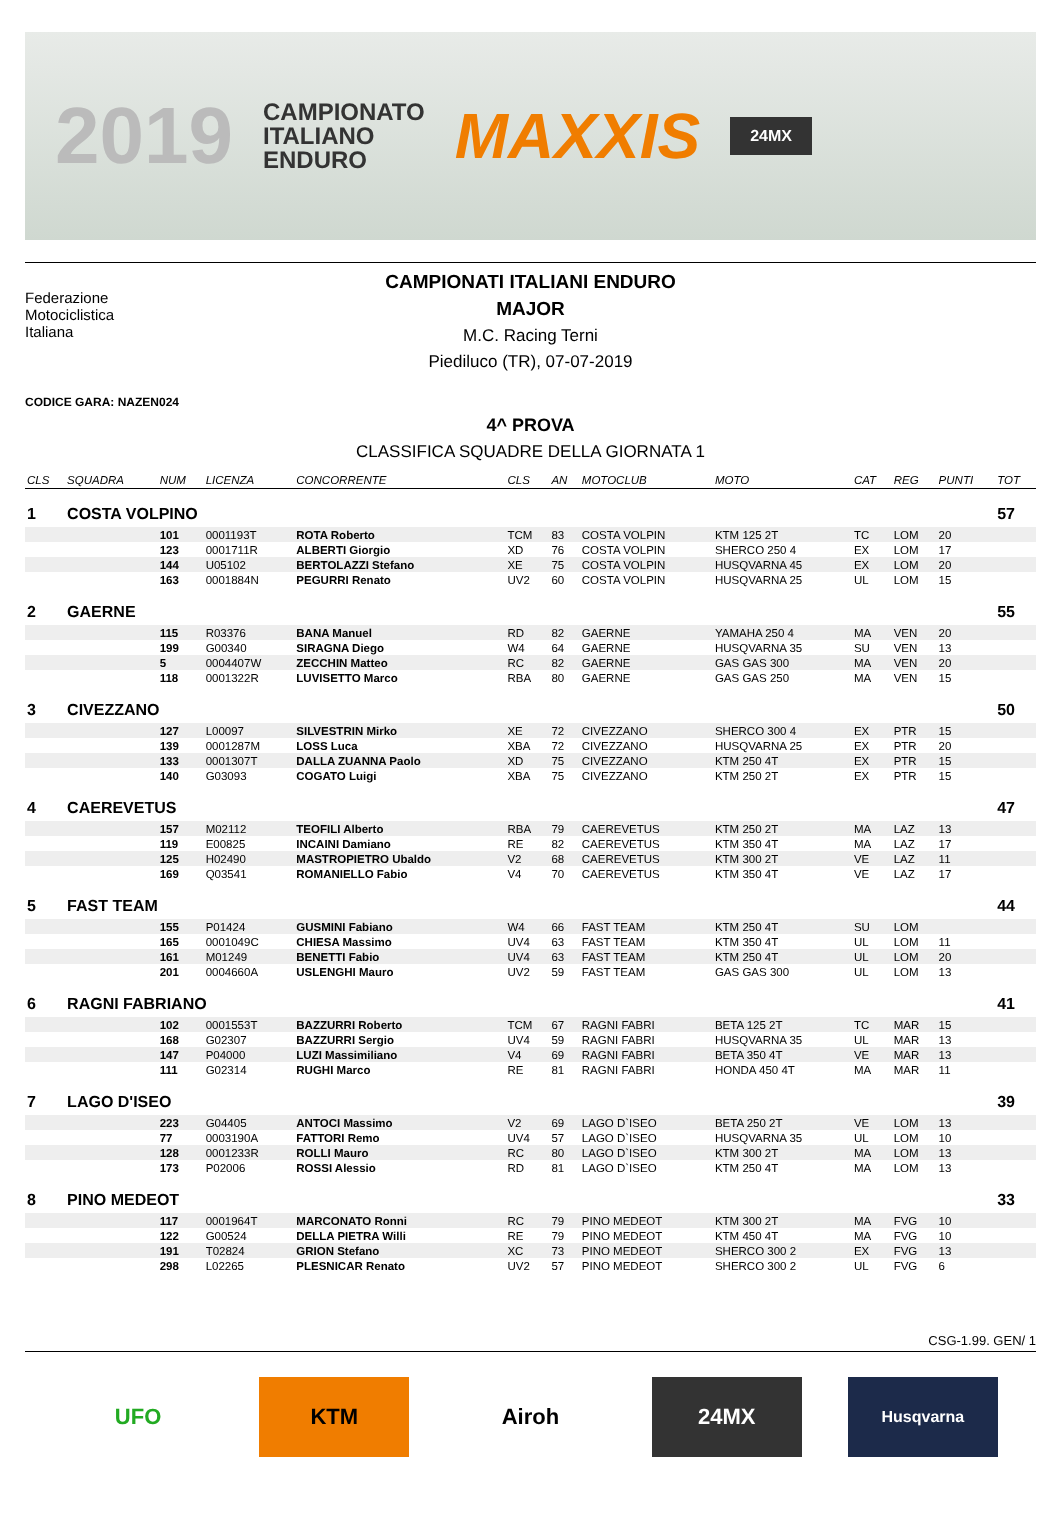2019
CAMPIONATO
ITALIANO
ENDURO
MAXXIS
24MX
Federazione
Motociclistica
Italiana
CAMPIONATI ITALIANI ENDURO
MAJOR
M.C. Racing Terni
Piediluco (TR), 07-07-2019
CODICE GARA: NAZEN024
4^ PROVA
CLASSIFICA SQUADRE DELLA GIORNATA 1
| CLS | SQUADRA | NUM | LICENZA | CONCORRENTE | CLS | AN | MOTOCLUB | MOTO | CAT | REG | PUNTI | TOT |
| --- | --- | --- | --- | --- | --- | --- | --- | --- | --- | --- | --- | --- |
| 1 | COSTA VOLPINO | | | | | | | | | | | 57 |
| | | 101 | 0001193T | ROTA Roberto | TCM | 83 | COSTA VOLPIN | KTM 125 2T | TC | LOM | 20 | |
| | | 123 | 0001711R | ALBERTI Giorgio | XD | 76 | COSTA VOLPIN | SHERCO 250 4 | EX | LOM | 17 | |
| | | 144 | U05102 | BERTOLAZZI Stefano | XE | 75 | COSTA VOLPIN | HUSQVARNA 45 | EX | LOM | 20 | |
| | | 163 | 0001884N | PEGURRI Renato | UV2 | 60 | COSTA VOLPIN | HUSQVARNA 25 | UL | LOM | 15 | |
| 2 | GAERNE | | | | | | | | | | | 55 |
| | | 115 | R03376 | BANA Manuel | RD | 82 | GAERNE | YAMAHA 250 4 | MA | VEN | 20 | |
| | | 199 | G00340 | SIRAGNA Diego | W4 | 64 | GAERNE | HUSQVARNA 35 | SU | VEN | 13 | |
| | | 5 | 0004407W | ZECCHIN Matteo | RC | 82 | GAERNE | GAS GAS 300 | MA | VEN | 20 | |
| | | 118 | 0001322R | LUVISETTO Marco | RBA | 80 | GAERNE | GAS GAS 250 | MA | VEN | 15 | |
| 3 | CIVEZZANO | | | | | | | | | | | 50 |
| | | 127 | L00097 | SILVESTRIN Mirko | XE | 72 | CIVEZZANO | SHERCO 300 4 | EX | PTR | 15 | |
| | | 139 | 0001287M | LOSS Luca | XBA | 72 | CIVEZZANO | HUSQVARNA 25 | EX | PTR | 20 | |
| | | 133 | 0001307T | DALLA ZUANNA Paolo | XD | 75 | CIVEZZANO | KTM 250 4T | EX | PTR | 15 | |
| | | 140 | G03093 | COGATO Luigi | XBA | 75 | CIVEZZANO | KTM 250 2T | EX | PTR | 15 | |
| 4 | CAEREVETUS | | | | | | | | | | | 47 |
| | | 157 | M02112 | TEOFILI Alberto | RBA | 79 | CAEREVETUS | KTM 250 2T | MA | LAZ | 13 | |
| | | 119 | E00825 | INCAINI Damiano | RE | 82 | CAEREVETUS | KTM 350 4T | MA | LAZ | 17 | |
| | | 125 | H02490 | MASTROPIETRO Ubaldo | V2 | 68 | CAEREVETUS | KTM 300 2T | VE | LAZ | 11 | |
| | | 169 | Q03541 | ROMANIELLO Fabio | V4 | 70 | CAEREVETUS | KTM 350 4T | VE | LAZ | 17 | |
| 5 | FAST TEAM | | | | | | | | | | | 44 |
| | | 155 | P01424 | GUSMINI Fabiano | W4 | 66 | FAST TEAM | KTM 250 4T | SU | LOM | | |
| | | 165 | 0001049C | CHIESA Massimo | UV4 | 63 | FAST TEAM | KTM 350 4T | UL | LOM | 11 | |
| | | 161 | M01249 | BENETTI Fabio | UV4 | 63 | FAST TEAM | KTM 250 4T | UL | LOM | 20 | |
| | | 201 | 0004660A | USLENGHI Mauro | UV2 | 59 | FAST TEAM | GAS GAS 300 | UL | LOM | 13 | |
| 6 | RAGNI FABRIANO | | | | | | | | | | | 41 |
| | | 102 | 0001553T | BAZZURRI Roberto | TCM | 67 | RAGNI FABRI | BETA 125 2T | TC | MAR | 15 | |
| | | 168 | G02307 | BAZZURRI Sergio | UV4 | 59 | RAGNI FABRI | HUSQVARNA 35 | UL | MAR | 13 | |
| | | 147 | P04000 | LUZI Massimiliano | V4 | 69 | RAGNI FABRI | BETA 350 4T | VE | MAR | 13 | |
| | | 111 | G02314 | RUGHI Marco | RE | 81 | RAGNI FABRI | HONDA 450 4T | MA | MAR | 11 | |
| 7 | LAGO D'ISEO | | | | | | | | | | | 39 |
| | | 223 | G04405 | ANTOCI Massimo | V2 | 69 | LAGO D`ISEO | BETA 250 2T | VE | LOM | 13 | |
| | | 77 | 0003190A | FATTORI Remo | UV4 | 57 | LAGO D`ISEO | HUSQVARNA 35 | UL | LOM | 10 | |
| | | 128 | 0001233R | ROLLI Mauro | RC | 80 | LAGO D`ISEO | KTM 300 2T | MA | LOM | 13 | |
| | | 173 | P02006 | ROSSI Alessio | RD | 81 | LAGO D`ISEO | KTM 250 4T | MA | LOM | 13 | |
| 8 | PINO MEDEOT | | | | | | | | | | | 33 |
| | | 117 | 0001964T | MARCONATO Ronni | RC | 79 | PINO MEDEOT | KTM 300 2T | MA | FVG | 10 | |
| | | 122 | G00524 | DELLA PIETRA Willi | RE | 79 | PINO MEDEOT | KTM 450 4T | MA | FVG | 10 | |
| | | 191 | T02824 | GRION Stefano | XC | 73 | PINO MEDEOT | SHERCO 300 2 | EX | FVG | 13 | |
| | | 298 | L02265 | PLESNICAR Renato | UV2 | 57 | PINO MEDEOT | SHERCO 300 2 | UL | FVG | 6 | |
CSG-1.99. GEN/ 1
UFO KTM Airoh 24MX
Husqvarna